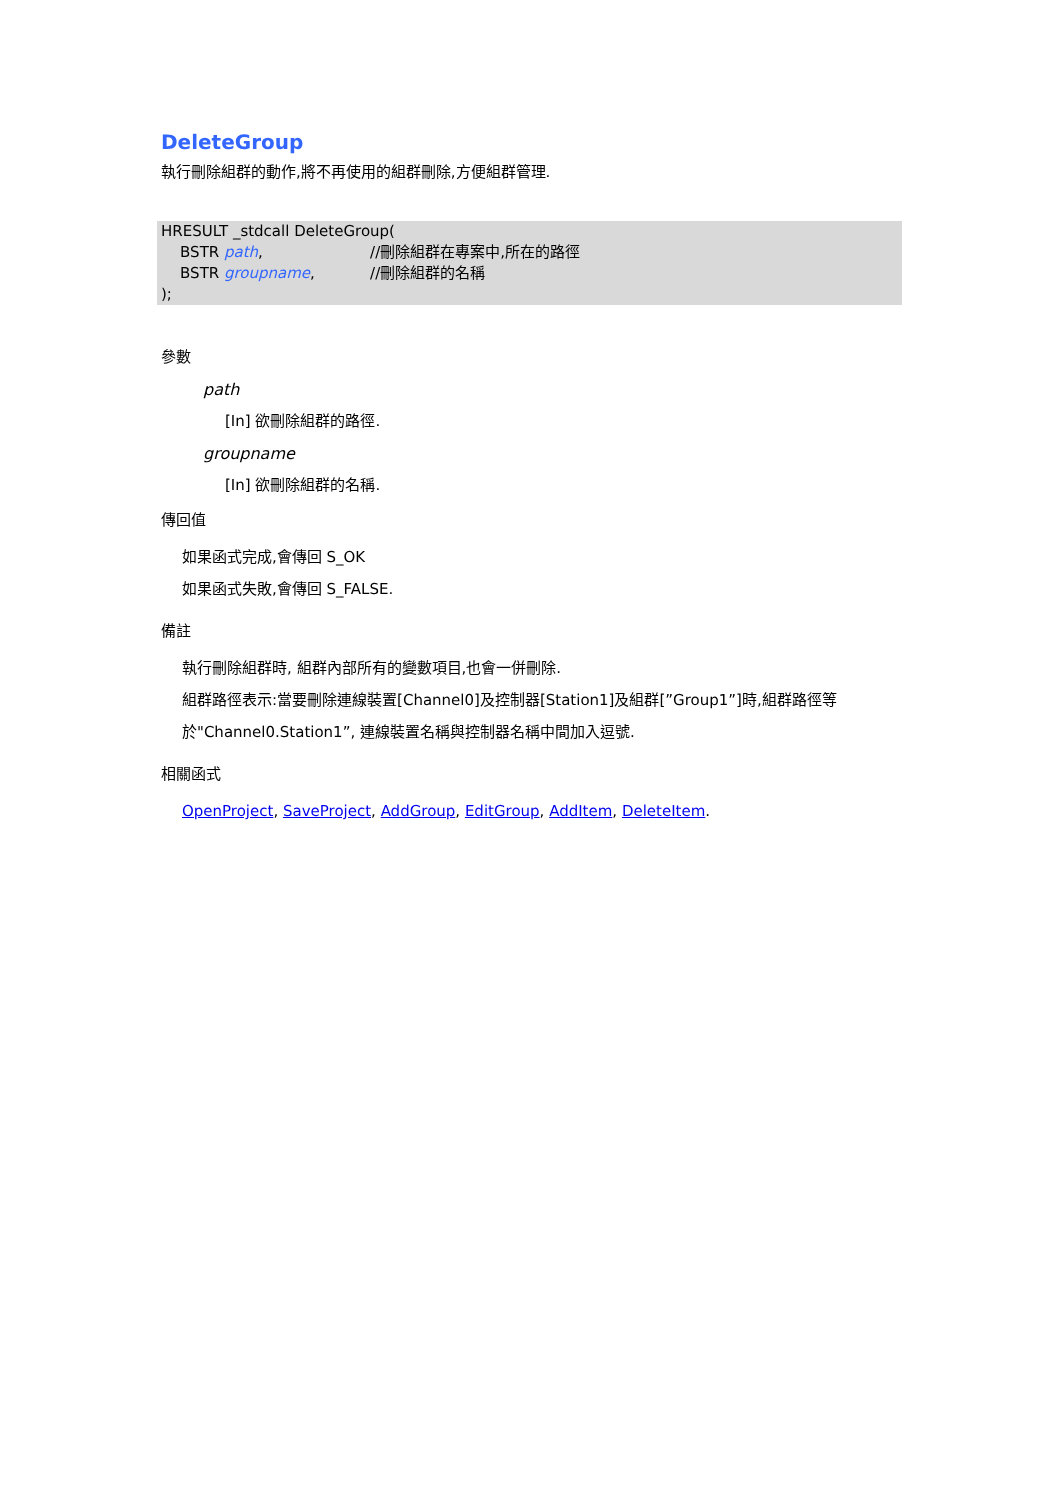DeleteGroup
執行刪除組群的動作,將不再使用的組群刪除,方便組群管理.
HRESULT _stdcall DeleteGroup(
BSTR path, //刪除組群在專案中,所在的路徑
BSTR groupname, //刪除組群的名稱
);
參數
path
[In] 欲刪除組群的路徑.
groupname
[In] 欲刪除組群的名稱.
傳回值
如果函式完成,會傳回 S_OK
如果函式失敗,會傳回 S_FALSE.
備註
執行刪除組群時, 組群內部所有的變數項目,也會一併刪除.
組群路徑表示:當要刪除連線裝置[Channel0]及控制器[Station1]及組群[”Group1”]時,組群路徑等於"Channel0.Station1”, 連線裝置名稱與控制器名稱中間加入逗號.
相關函式
OpenProject, SaveProject, AddGroup, EditGroup, AddItem, DeleteItem.